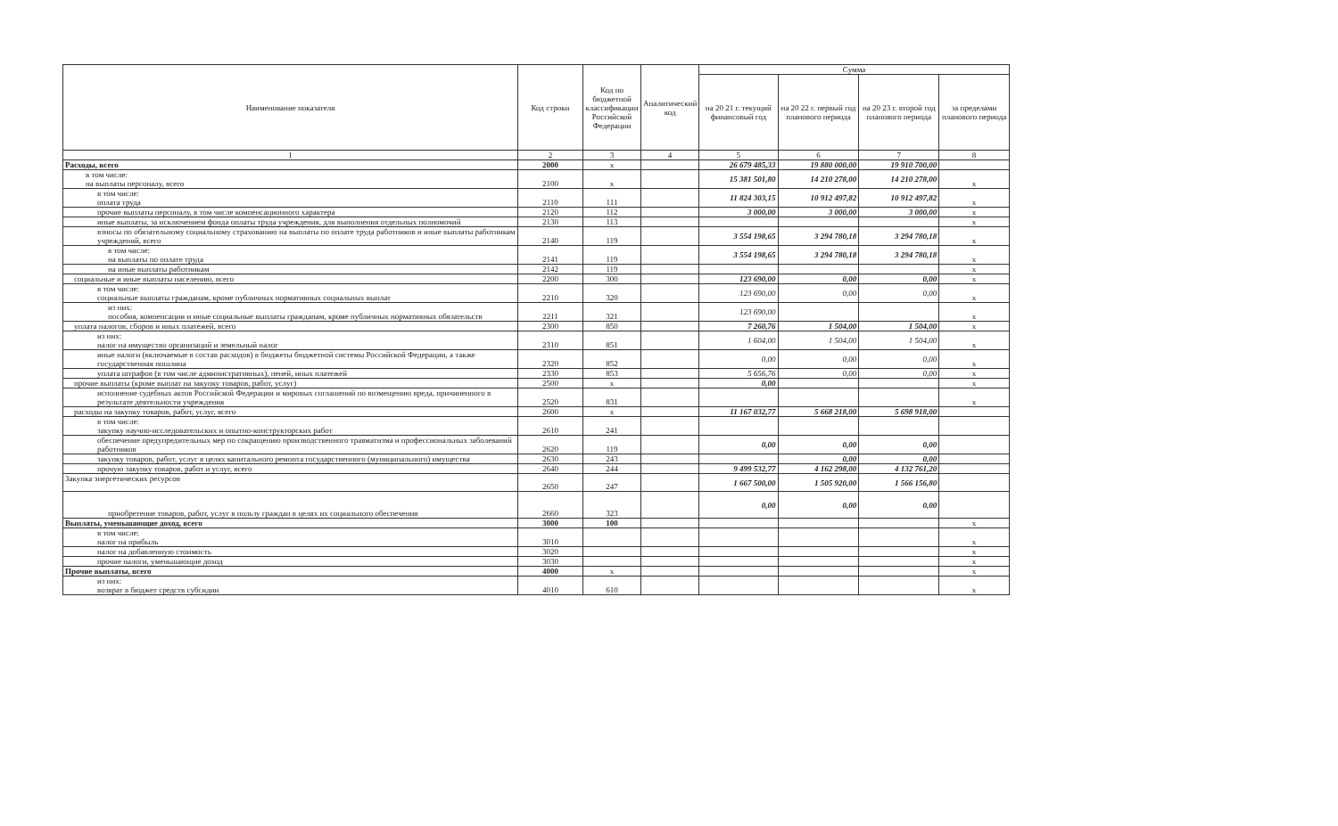| Наименование показателя | Код строки | Код по бюджетной классификации Российской Федерации | Аналитический код | Сумма | | | |
| --- | --- | --- | --- | --- | --- | --- | --- |
| | | | | на 20 21 г. текущий финансовый год | на 20 22 г. первый год планового периода | на 20 23 г. второй год планового периода | за пределами планового периода |
| 1 | 2 | 3 | 4 | 5 | 6 | 7 | 8 |
| Расходы, всего | 2000 | x | | 26 679 485,33 | 19 880 000,00 | 19 910 700,00 | |
| в том числе: на выплаты персоналу, всего | 2100 | x | | 15 381 501,80 | 14 210 278,00 | 14 210 278,00 | x |
| в том числе: оплата труда | 2110 | 111 | | 11 824 303,15 | 10 912 497,82 | 10 912 497,82 | x |
| прочие выплаты персоналу, в том числе компенсационного характера | 2120 | 112 | | 3 000,00 | 3 000,00 | 3 000,00 | x |
| иные выплаты, за исключением фонда оплаты труда учреждения, для выполнения отдельных полномочий | 2130 | 113 | | | | | x |
| взносы по обязательному социальному страхованию на выплаты по оплате труда работников и иные выплаты работникам учреждений, всего | 2140 | 119 | | 3 554 198,65 | 3 294 780,18 | 3 294 780,18 | x |
| в том числе: на выплаты по оплате труда | 2141 | 119 | | 3 554 198,65 | 3 294 780,18 | 3 294 780,18 | x |
| на иные выплаты работникам | 2142 | 119 | | | | | x |
| социальные и иные выплаты населению, всего | 2200 | 300 | | 123 690,00 | 0,00 | 0,00 | x |
| в том числе: социальные выплаты гражданам, кроме публичных нормативных социальных выплат | 2210 | 320 | | 123 690,00 | 0,00 | 0,00 | x |
| из них: пособия, компенсации и иные социальные выплаты гражданам, кроме публичных нормативных обязательств | 2211 | 321 | | 123 690,00 | | | x |
| уплата налогов, сборов и иных платежей, всего | 2300 | 850 | | 7 260,76 | 1 504,00 | 1 504,00 | x |
| из них: налог на имущество организаций и земельный налог | 2310 | 851 | | 1 604,00 | 1 504,00 | 1 504,00 | x |
| иные налоги (включаемые в состав расходов) в бюджеты бюджетной системы Российской Федерации, а также государственная пошлина | 2320 | 852 | | 0,00 | 0,00 | 0,00 | x |
| уплата штрафов (в том числе административных), пеней, иных платежей | 2330 | 853 | | 5 656,76 | 0,00 | 0,00 | x |
| прочие выплаты (кроме выплат на закупку товаров, работ, услуг) | 2500 | x | | 0,00 | | | x |
| исполнение судебных актов Российской Федерации и мировых соглашений по возмещению вреда, причиненного в результате деятельности учреждения | 2520 | 831 | | | | | x |
| расходы на закупку товаров, работ, услуг, всего | 2600 | x | | 11 167 032,77 | 5 668 218,00 | 5 698 918,00 | |
| в том числе: закупку научно-исследовательских и опытно-конструкторских работ | 2610 | 241 | | | | | |
| обеспечение предупредительных мер по сокращению производственного травматизма и профессиональных заболеваний работников | 2620 | 119 | | 0,00 | 0,00 | 0,00 | |
| закупку товаров, работ, услуг в целях капитального ремонта государственного (муниципального) имущества | 2630 | 243 | | | 0,00 | 0,00 | |
| прочую закупку товаров, работ и услуг, всего | 2640 | 244 | | 9 499 532,77 | 4 162 298,00 | 4 132 761,20 | |
| Закупка энергетических ресурсов | 2650 | 247 | | 1 667 500,00 | 1 505 920,00 | 1 566 156,80 | |
| приобретение товаров, работ, услуг в пользу граждан в целях их социального обеспечения | 2660 | 323 | | 0,00 | 0,00 | 0,00 | |
| Выплаты, уменьшающие доход, всего | 3000 | 100 | | | | | x |
| в том числе: налог на прибыль | 3010 | | | | | | x |
| налог на добавленную стоимость | 3020 | | | | | | x |
| прочие налоги, уменьшающие доход | 3030 | | | | | | x |
| Прочие выплаты, всего | 4000 | x | | | | | x |
| из них: возврат в бюджет средств субсидии | 4010 | 610 | | | | | x |